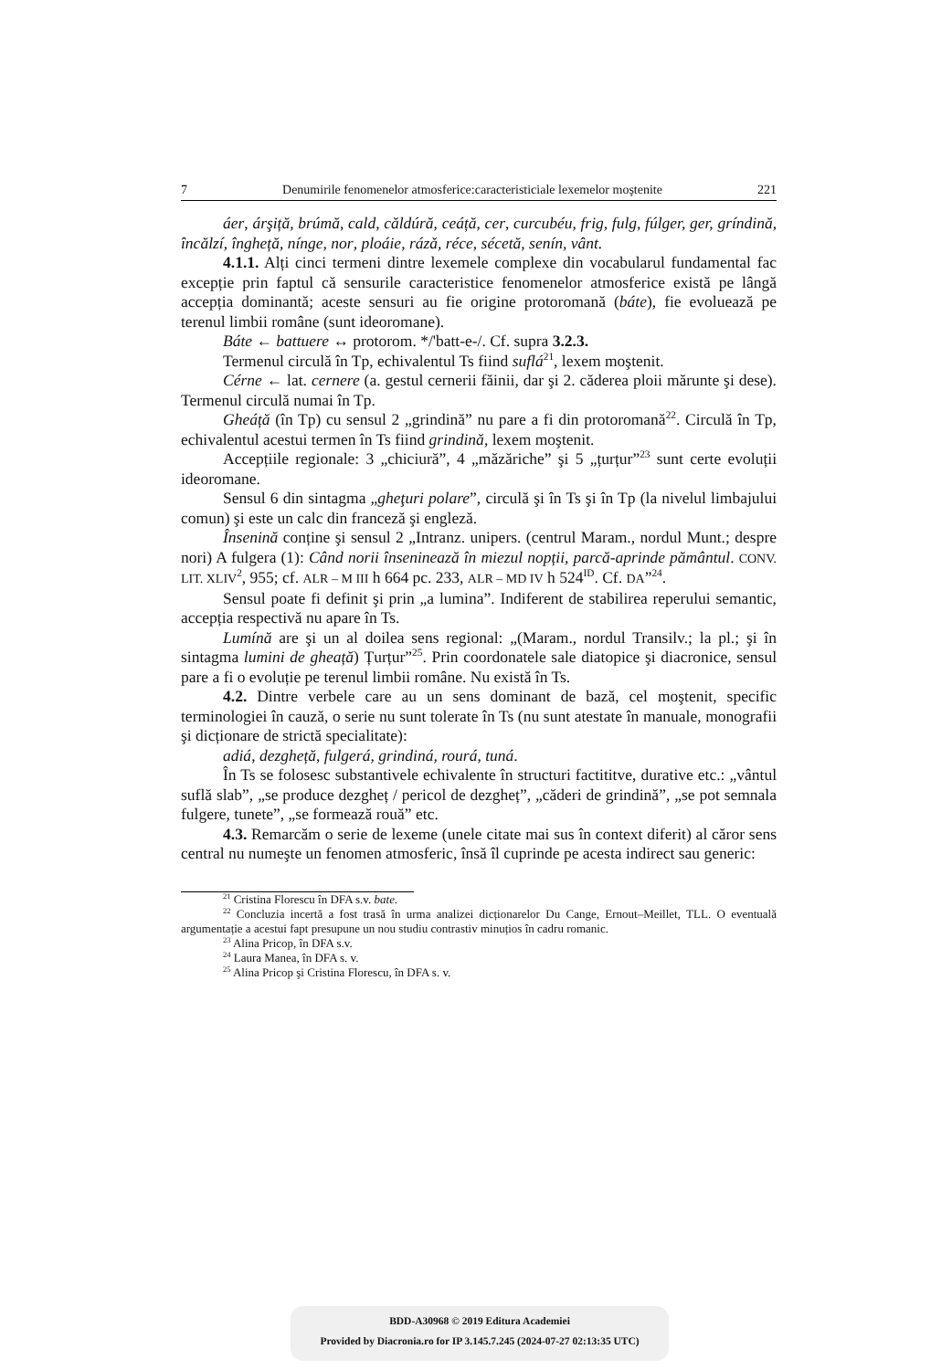7 Denumirile fenomenelor atmosferice:caracteristiciale lexemelor moştenite 221
áer, árşiță, brúmă, cald, căldúră, ceáță, cer, curcubéu, frig, fulg, fúlger, ger, gríndină, încălzí, îngheță, nínge, nor, ploáie, rázǎ, réce, sécetă, senín, vânt.
4.1.1. Alți cinci termeni dintre lexemele complexe din vocabularul fundamental fac excepție prin faptul că sensurile caracteristice fenomenelor atmosferice există pe lângă accepția dominantă; aceste sensuri au fie origine protoromană (báte), fie evoluează pe terenul limbii române (sunt ideoromane).
Báte ← battuere ↔ protorom. */'batt-e-/. Cf. supra 3.2.3.
Termenul circulă în Tp, echivalentul Ts fiind suflá<sup>21</sup>, lexem moştenit.
Cérne ← lat. cernere (a. gestul cernerii făinii, dar şi 2. căderea ploii mărunte şi dese). Termenul circulă numai în Tp.
Gheáță (în Tp) cu sensul 2 „grindină” nu pare a fi din protoromană<sup>22</sup>. Circulă în Tp, echivalentul acestui termen în Ts fiind grindină, lexem moştenit.
Accepțiile regionale: 3 „chiciură”, 4 „măzăriche” şi 5 „țurțur”<sup>23</sup> sunt certe evoluții ideoromane.
Sensul 6 din sintagma „gheţuri polare”, circulă şi în Ts şi în Tp (la nivelul limbajului comun) şi este un calc din franceză şi engleză.
Însenină conține şi sensul 2 „Intranz. unipers. (centrul Maram., nordul Munt.; despre nori) A fulgera (1): Când norii înseninează în miezul nopții, parcă-aprinde pământul. CONV. LIT. XLIV<sup>2</sup>, 955; cf. ALR – M III h 664 pc. 233, ALR – MD IV h 524<sup>ID</sup>. Cf. DA”<sup>24</sup>.
Sensul poate fi definit şi prin „a lumina”. Indiferent de stabilirea reperului semantic, accepția respectivă nu apare în Ts.
Lumínă are şi un al doilea sens regional: „(Maram., nordul Transilv.; la pl.; şi în sintagma lumini de gheață) Țurțur”<sup>25</sup>. Prin coordonatele sale diatopice şi diacronice, sensul pare a fi o evoluție pe terenul limbii române. Nu există în Ts.
4.2. Dintre verbele care au un sens dominant de bază, cel moştenit, specific terminologiei în cauză, o serie nu sunt tolerate în Ts (nu sunt atestate în manuale, monografii şi dicționare de strictă specialitate):
adiá, dezgheță, fulgerá, grindiná, rourá, tuná.
În Ts se folosesc substantivele echivalente în structuri factititve, durative etc.: „vântul suflă slab”, „se produce dezgheț / pericol de dezgheț”, „căderi de grindină”, „se pot semnala fulgere, tunete”, „se formează rouă” etc.
4.3. Remarcăm o serie de lexeme (unele citate mai sus în context diferit) al căror sens central nu numeşte un fenomen atmosferic, însă îl cuprinde pe acesta indirect sau generic:
<sup>21</sup> Cristina Florescu în DFA s.v. bate.
<sup>22</sup> Concluzia incertă a fost trasă în urma analizei dicționarelor Du Cange, Ernout–Meillet, TLL. O eventuală argumentație a acestui fapt presupune un nou studiu contrastiv minuțios în cadru romanic.
<sup>23</sup> Alina Pricop, în DFA s.v.
<sup>24</sup> Laura Manea, în DFA s. v.
<sup>25</sup> Alina Pricop şi Cristina Florescu, în DFA s. v.
BDD-A30968 © 2019 Editura Academiei
Provided by Diacronia.ro for IP 3.145.7.245 (2024-07-27 02:13:35 UTC)